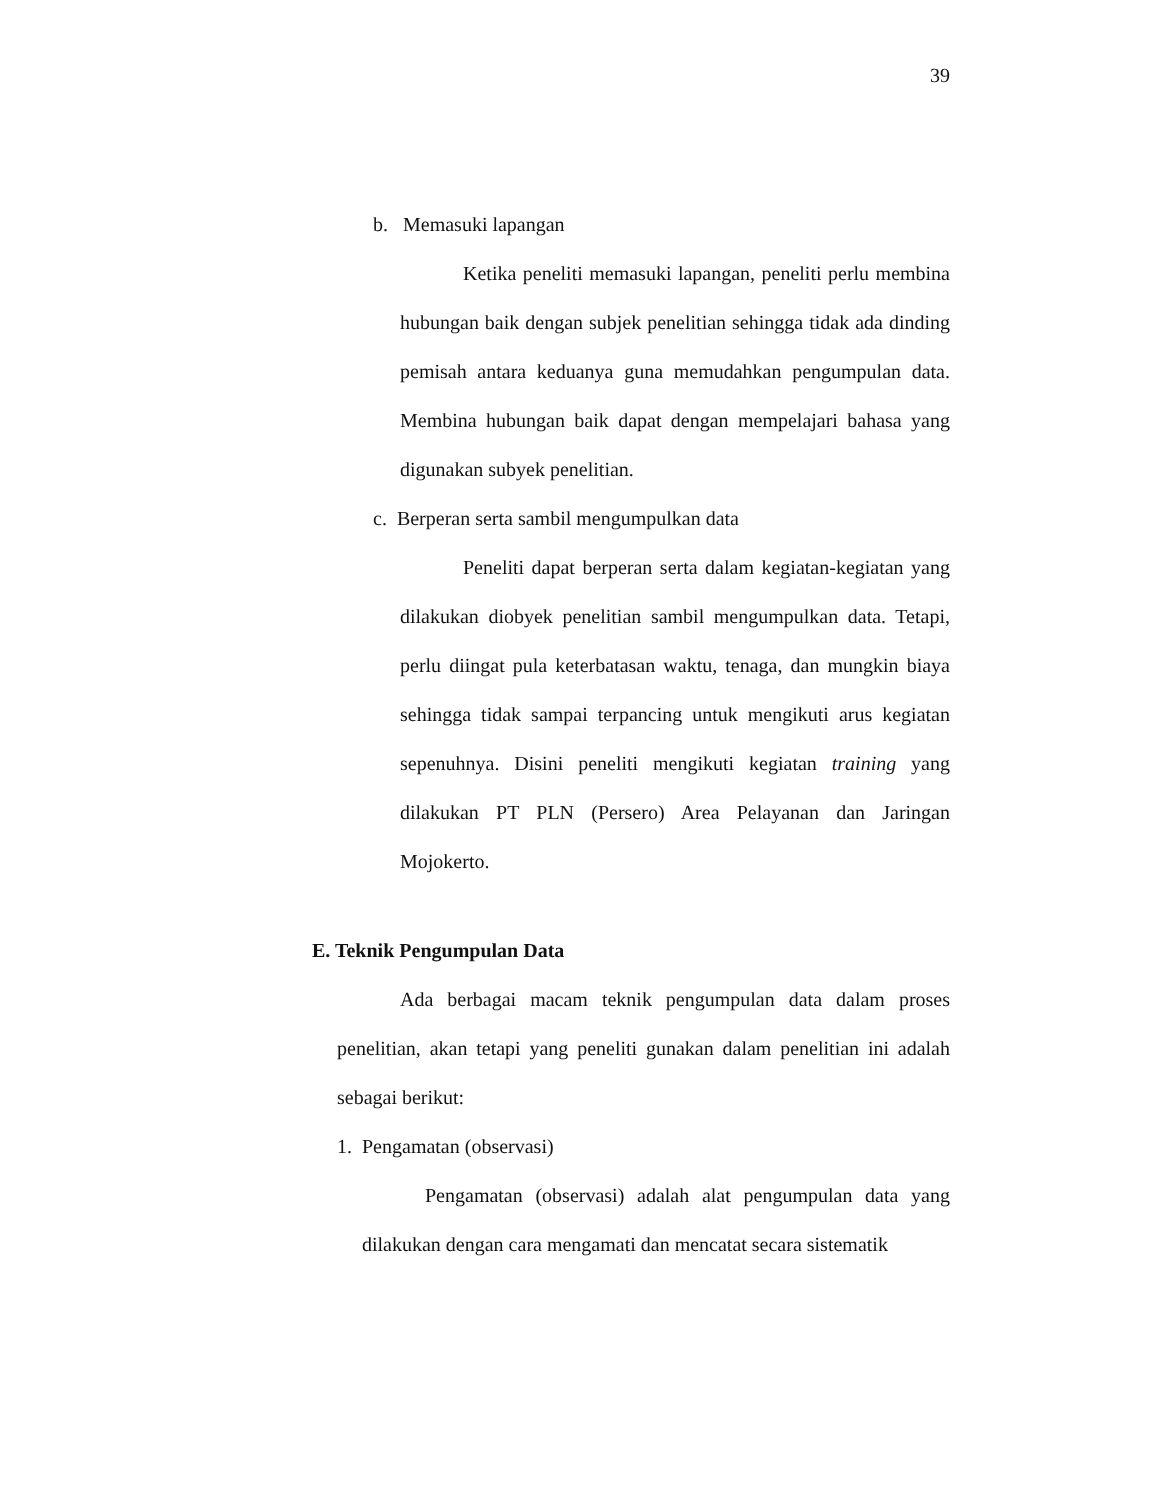39
b. Memasuki lapangan
Ketika peneliti memasuki lapangan, peneliti perlu membina hubungan baik dengan subjek penelitian sehingga tidak ada dinding pemisah antara keduanya guna memudahkan pengumpulan data. Membina hubungan baik dapat dengan mempelajari bahasa yang digunakan subyek penelitian.
c. Berperan serta sambil mengumpulkan data
Peneliti dapat berperan serta dalam kegiatan-kegiatan yang dilakukan diobyek penelitian sambil mengumpulkan data. Tetapi, perlu diingat pula keterbatasan waktu, tenaga, dan mungkin biaya sehingga tidak sampai terpancing untuk mengikuti arus kegiatan sepenuhnya. Disini peneliti mengikuti kegiatan training yang dilakukan PT PLN (Persero) Area Pelayanan dan Jaringan Mojokerto.
E. Teknik Pengumpulan Data
Ada berbagai macam teknik pengumpulan data dalam proses penelitian, akan tetapi yang peneliti gunakan dalam penelitian ini adalah sebagai berikut:
1. Pengamatan (observasi)
Pengamatan (observasi) adalah alat pengumpulan data yang dilakukan dengan cara mengamati dan mencatat secara sistematik